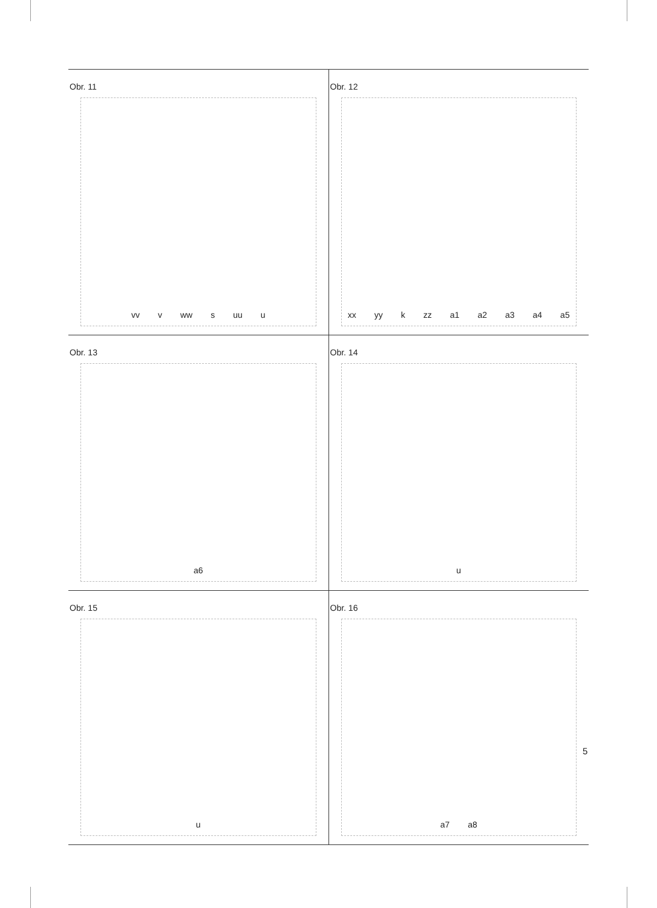Obr. 11
vv v ww s uu u
Obr. 12
xx yy k zz a1 a2 a3 a4 a5
Obr. 13
a6
Obr. 14
u
Obr. 15
u
Obr. 16
a7 a8
5